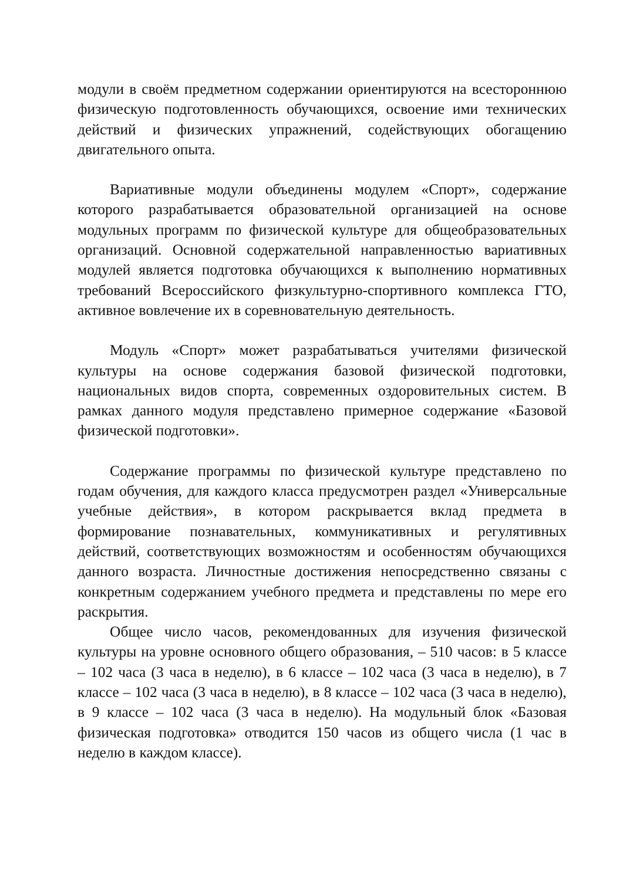модули в своём предметном содержании ориентируются на всестороннюю физическую подготовленность обучающихся, освоение ими технических действий и физических упражнений, содействующих обогащению двигательного опыта.
Вариативные модули объединены модулем «Спорт», содержание которого разрабатывается образовательной организацией на основе модульных программ по физической культуре для общеобразовательных организаций. Основной содержательной направленностью вариативных модулей является подготовка обучающихся к выполнению нормативных требований Всероссийского физкультурно-спортивного комплекса ГТО, активное вовлечение их в соревновательную деятельность.
Модуль «Спорт» может разрабатываться учителями физической культуры на основе содержания базовой физической подготовки, национальных видов спорта, современных оздоровительных систем. В рамках данного модуля представлено примерное содержание «Базовой физической подготовки».
Содержание программы по физической культуре представлено по годам обучения, для каждого класса предусмотрен раздел «Универсальные учебные действия», в котором раскрывается вклад предмета в формирование познавательных, коммуникативных и регулятивных действий, соответствующих возможностям и особенностям обучающихся данного возраста. Личностные достижения непосредственно связаны с конкретным содержанием учебного предмета и представлены по мере его раскрытия.
Общее число часов, рекомендованных для изучения физической культуры на уровне основного общего образования, – 510 часов: в 5 классе – 102 часа (3 часа в неделю), в 6 классе – 102 часа (3 часа в неделю), в 7 классе – 102 часа (3 часа в неделю), в 8 классе – 102 часа (3 часа в неделю), в 9 классе – 102 часа (3 часа в неделю). На модульный блок «Базовая физическая подготовка» отводится 150 часов из общего числа (1 час в неделю в каждом классе).